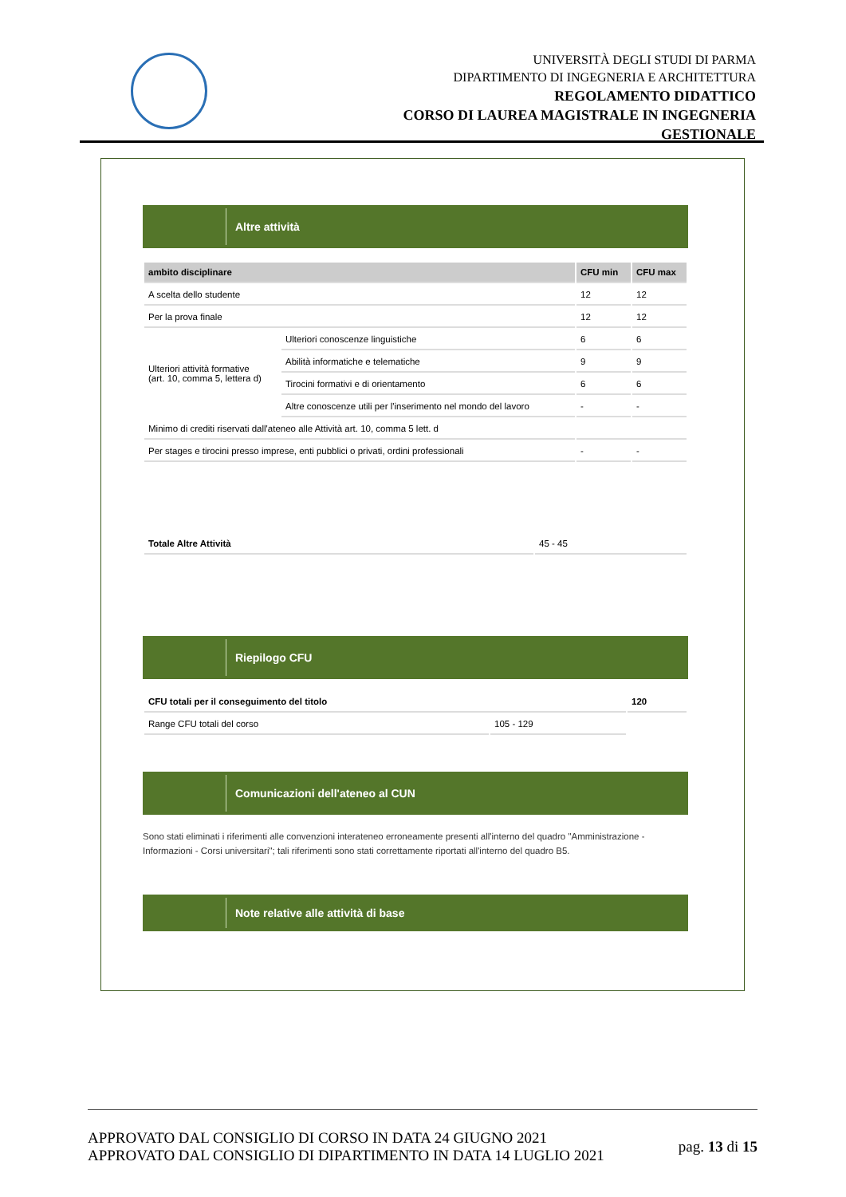UNIVERSITÀ DEGLI STUDI DI PARMA
DIPARTIMENTO DI INGEGNERIA E ARCHITETTURA
REGOLAMENTO DIDATTICO
CORSO DI LAUREA MAGISTRALE IN INGEGNERIA
GESTIONALE
Altre attività
| ambito disciplinare | | CFU min | CFU max |
| --- | --- | --- | --- |
| A scelta dello studente | | 12 | 12 |
| Per la prova finale | | 12 | 12 |
| Ulteriori attività formative (art. 10, comma 5, lettera d) | Ulteriori conoscenze linguistiche | 6 | 6 |
| | Abilità informatiche e telematiche | 9 | 9 |
| | Tirocini formativi e di orientamento | 6 | 6 |
| | Altre conoscenze utili per l'inserimento nel mondo del lavoro | - | - |
| Minimo di crediti riservati dall'ateneo alle Attività art. 10, comma 5 lett. d | | | |
| Per stages e tirocini presso imprese, enti pubblici o privati, ordini professionali | | - | - |
| Totale Altre Attività | 45 - 45 |
Riepilogo CFU
| CFU totali per il conseguimento del titolo | | 120 |
| Range CFU totali del corso | 105 - 129 | |
Comunicazioni dell'ateneo al CUN
Sono stati eliminati i riferimenti alle convenzioni interateneo erroneamente presenti all'interno del quadro "Amministrazione - Informazioni - Corsi universitari"; tali riferimenti sono stati correttamente riportati all'interno del quadro B5.
Note relative alle attività di base
APPROVATO DAL CONSIGLIO DI CORSO IN DATA 24 GIUGNO 2021
APPROVATO DAL CONSIGLIO DI DIPARTIMENTO IN DATA 14 LUGLIO 2021
pag. 13 di 15